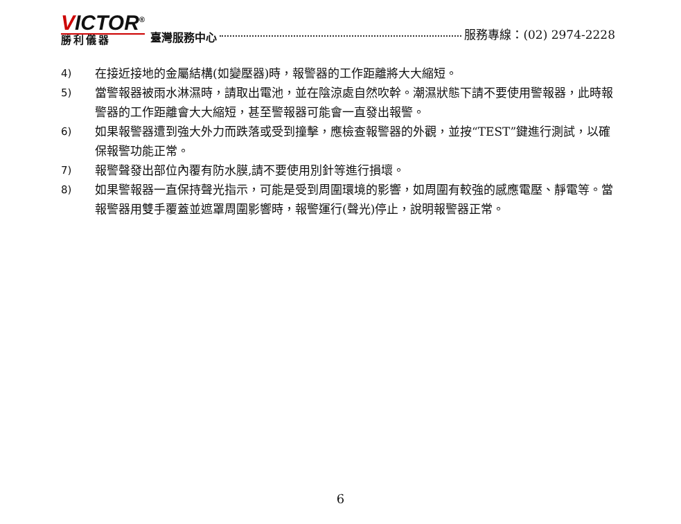VICTOR<sup>®</sup>
勝利儀器
臺灣服務中心
服務專線：(02) 2974-2228
4) 在接近接地的金屬結構(如變壓器)時，報警器的工作距離將大大縮短。
5) 當警報器被雨水淋濕時，請取出電池，並在陰涼處自然吹幹。潮濕狀態下請不要使用警報器，此時報警器的工作距離會大大縮短，甚至警報器可能會一直發出報警。
6) 如果報警器遭到強大外力而跌落或受到撞擊，應檢查報警器的外觀，並按“TEST”鍵進行測試，以確保報警功能正常。
7) 報警聲發出部位內覆有防水膜,請不要使用別針等進行損壞。
8) 如果警報器一直保持聲光指示，可能是受到周圍環境的影響，如周圍有較強的感應電壓、靜電等。當報警器用雙手覆蓋並遮罩周圍影響時，報警運行(聲光)停止，說明報警器正常。
6